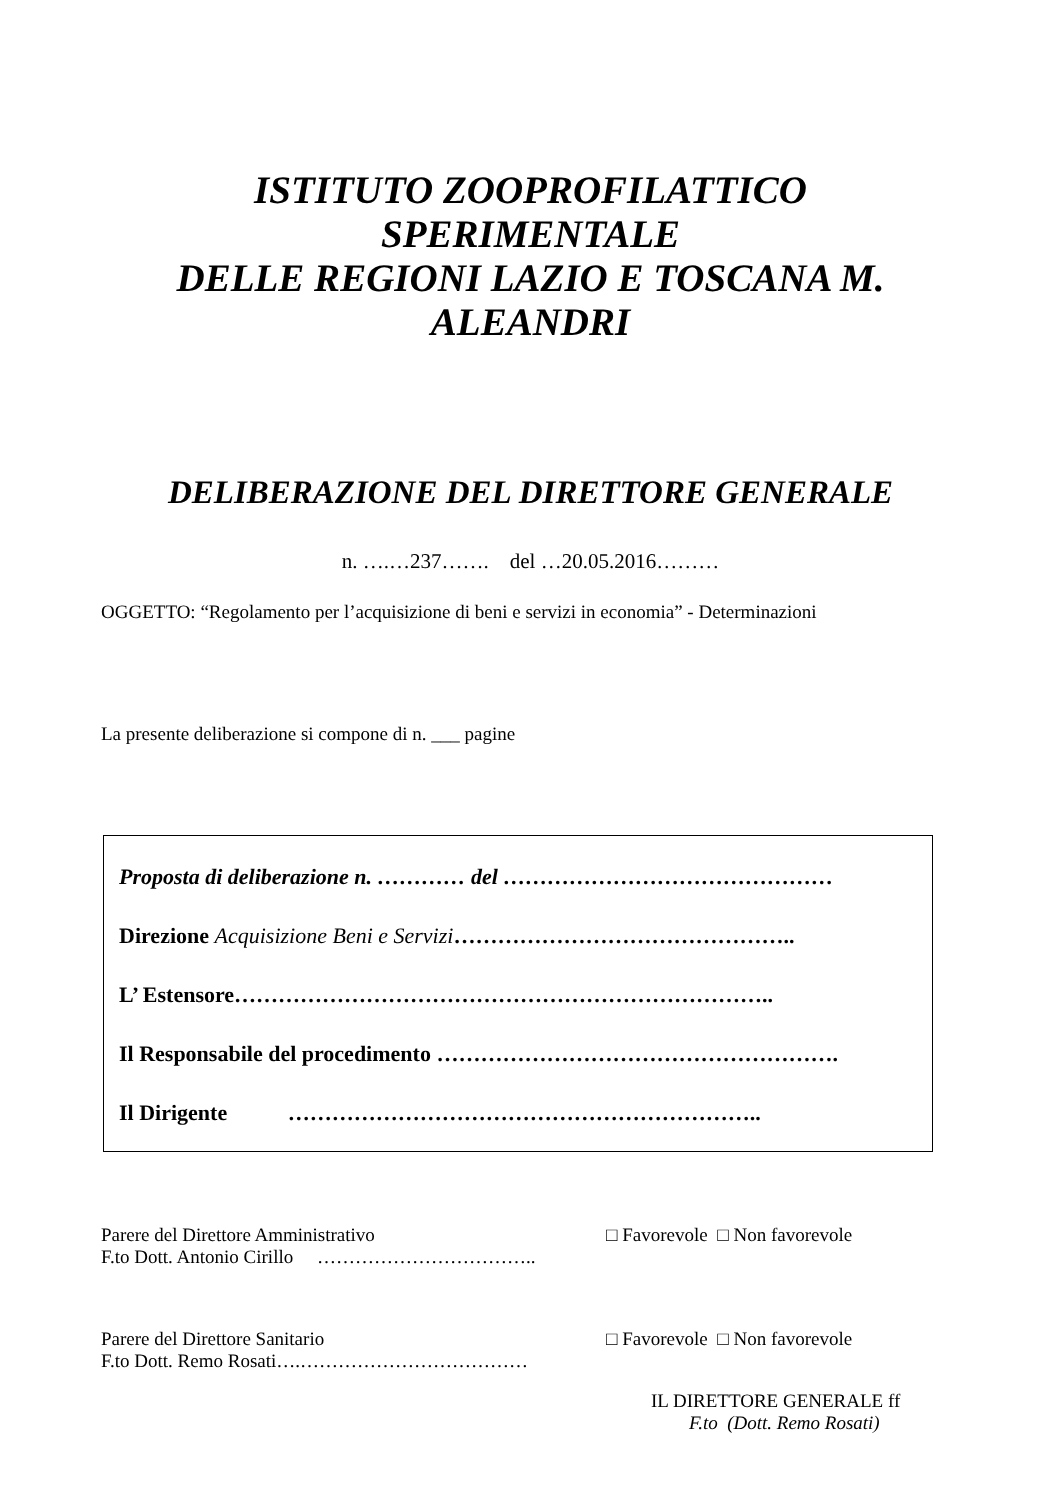ISTITUTO ZOOPROFILATTICO SPERIMENTALE
DELLE REGIONI LAZIO E TOSCANA M. ALEANDRI
DELIBERAZIONE DEL DIRETTORE GENERALE
n. ….…237……. del …20.05.2016………
OGGETTO: “Regolamento per l’acquisizione di beni e servizi in economia” - Determinazioni
La presente deliberazione si compone di n. ___ pagine
Proposta di deliberazione n. ………… del ………………………………………
Direzione Acquisizione Beni e Servizi………………………………………..
L’ Estensore………………………………………………………………..
Il Responsabile del procedimento ……………………………………………….
Il Dirigente ………………………………………………………..
Parere del Direttore Amministrativo □ Favorevole □ Non favorevole
F.to Dott. Antonio Cirillo ……………………………..
Parere del Direttore Sanitario □ Favorevole □ Non favorevole
F.to Dott. Remo Rosati….………………………………
IL DIRETTORE GENERALE ff
F.to (Dott. Remo Rosati)